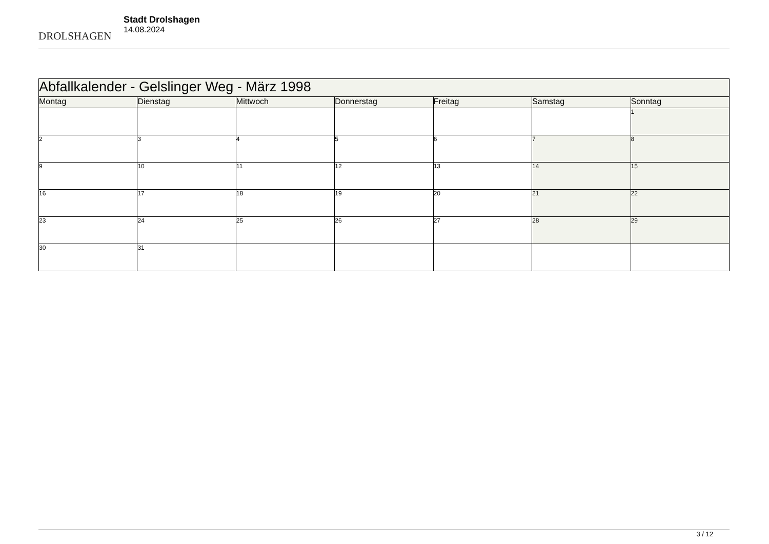DROLSHAGEN
Stadt Drolshagen
14.08.2024
| Abfallkalender - Gelslinger Weg - März 1998 | | | | | | |
| Montag | Dienstag | Mittwoch | Donnerstag | Freitag | Samstag | Sonntag |
| | | | | | | 1 |
| 2 | 3 | 4 | 5 | 6 | 7 | 8 |
| 9 | 10 | 11 | 12 | 13 | 14 | 15 |
| 16 | 17 | 18 | 19 | 20 | 21 | 22 |
| 23 | 24 | 25 | 26 | 27 | 28 | 29 |
| 30 | 31 | | | | | |
3 / 12